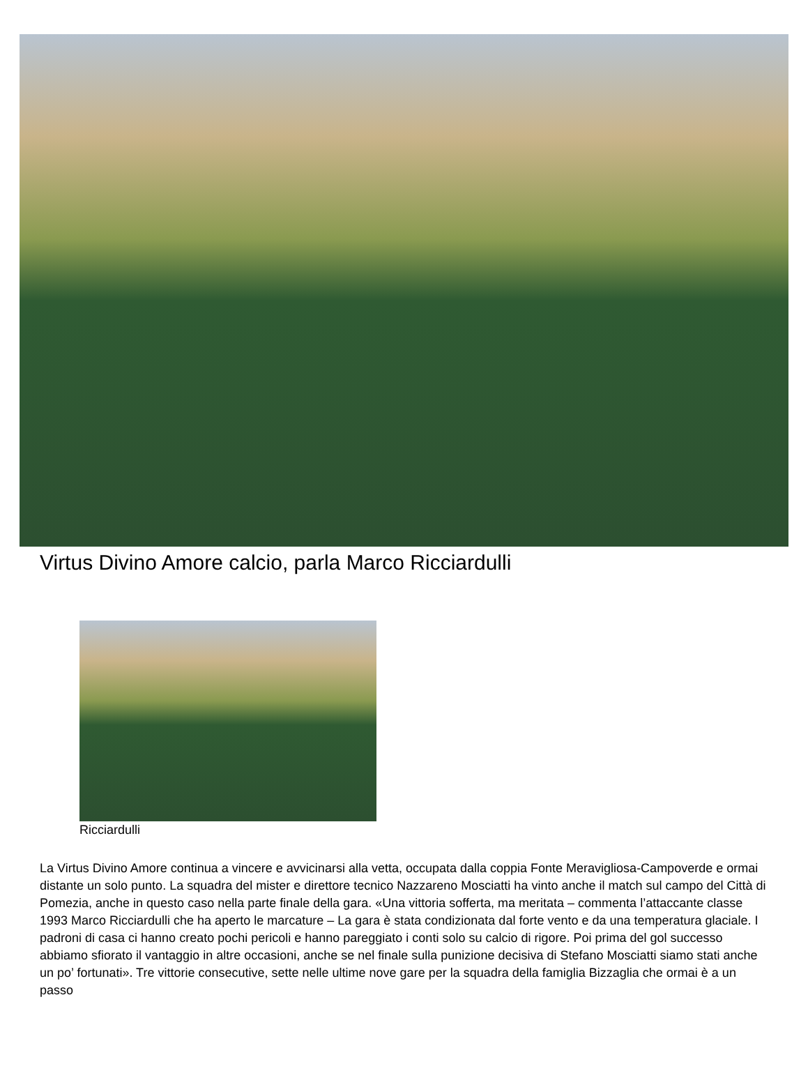Virtus Divino Amore calcio, parla Marco Ricciardulli
Ricciardulli
La Virtus Divino Amore continua a vincere e avvicinarsi alla vetta, occupata dalla coppia Fonte Meravigliosa-Campoverde e ormai distante un solo punto. La squadra del mister e direttore tecnico Nazzareno Mosciatti ha vinto anche il match sul campo del Città di Pomezia, anche in questo caso nella parte finale della gara. «Una vittoria sofferta, ma meritata – commenta l’attaccante classe 1993 Marco Ricciardulli che ha aperto le marcature – La gara è stata condizionata dal forte vento e da una temperatura glaciale. I padroni di casa ci hanno creato pochi pericoli e hanno pareggiato i conti solo su calcio di rigore. Poi prima del gol successo abbiamo sfiorato il vantaggio in altre occasioni, anche se nel finale sulla punizione decisiva di Stefano Mosciatti siamo stati anche un po’ fortunati». Tre vittorie consecutive, sette nelle ultime nove gare per la squadra della famiglia Bizzaglia che ormai è a un passo